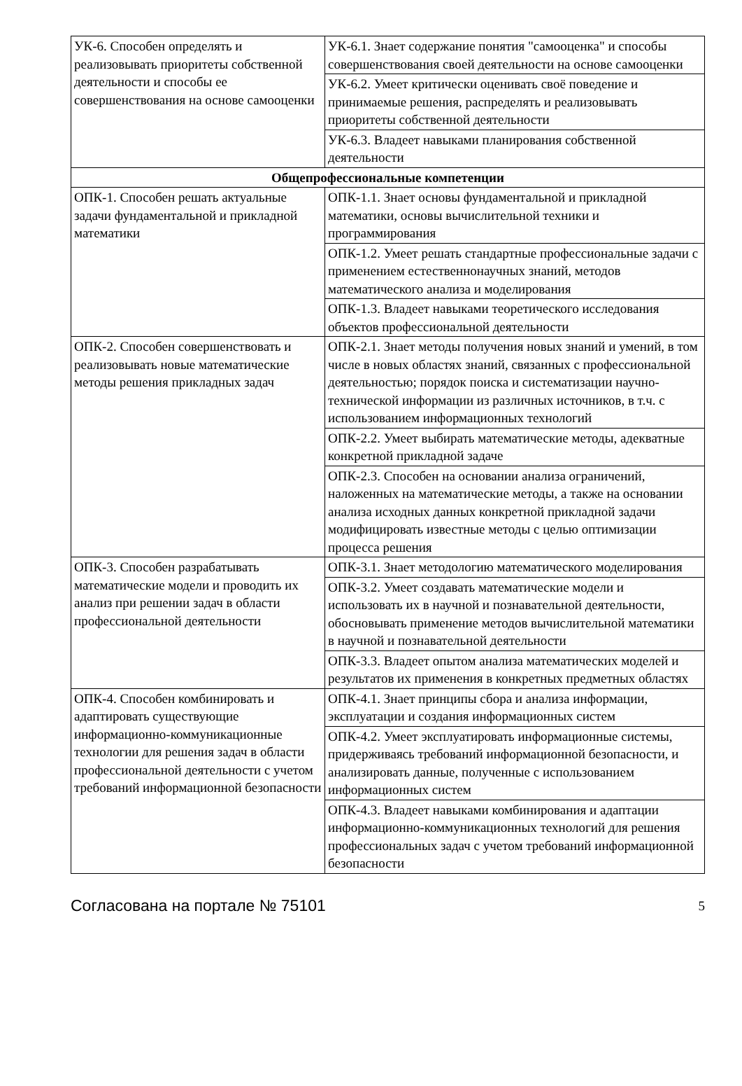| УК-6. Способен определять и реализовывать приоритеты собственной деятельности и способы ее совершенствования на основе самооценки | УК-6.1. Знает содержание понятия "самооценка" и способы совершенствования своей деятельности на основе самооценки |
| | УК-6.2. Умеет критически оценивать своё поведение и принимаемые решения, распределять и реализовывать приоритеты собственной деятельности |
| | УК-6.3. Владеет навыками планирования собственной деятельности |
| Общепрофессиональные компетенции | |
| ОПК-1. Способен решать актуальные задачи фундаментальной и прикладной математики | ОПК-1.1. Знает основы фундаментальной и прикладной математики, основы вычислительной техники и программирования |
| | ОПК-1.2. Умеет решать стандартные профессиональные задачи с применением естественнонаучных знаний, методов математического анализа и моделирования |
| | ОПК-1.3. Владеет навыками теоретического исследования объектов профессиональной деятельности |
| ОПК-2. Способен совершенствовать и реализовывать новые математические методы решения прикладных задач | ОПК-2.1. Знает методы получения новых знаний и умений, в том числе в новых областях знаний, связанных с профессиональной деятельностью; порядок поиска и систематизации научно-технической информации из различных источников, в т.ч. с использованием информационных технологий |
| | ОПК-2.2. Умеет выбирать математические методы, адекватные конкретной прикладной задаче |
| | ОПК-2.3. Способен на основании анализа ограничений, наложенных на математические методы, а также на основании анализа исходных данных конкретной прикладной задачи модифицировать известные методы с целью оптимизации процесса решения |
| ОПК-3. Способен разрабатывать математические модели и проводить их анализ при решении задач в области профессиональной деятельности | ОПК-3.1. Знает методологию математического моделирования |
| | ОПК-3.2. Умеет создавать математические модели и использовать их в научной и познавательной деятельности, обосновывать применение методов вычислительной математики в научной и познавательной деятельности |
| | ОПК-3.3. Владеет опытом анализа математических моделей и результатов их применения в конкретных предметных областях |
| ОПК-4. Способен комбинировать и адаптировать существующие информационно-коммуникационные технологии для решения задач в области профессиональной деятельности с учетом требований информационной безопасности | ОПК-4.1. Знает принципы сбора и анализа информации, эксплуатации и создания информационных систем |
| | ОПК-4.2. Умеет эксплуатировать информационные системы, придерживаясь требований информационной безопасности, и анализировать данные, полученные с использованием информационных систем |
| | ОПК-4.3. Владеет навыками комбинирования и адаптации информационно-коммуникационных технологий для решения профессиональных задач с учетом требований информационной безопасности |
Согласована на портале № 75101 5